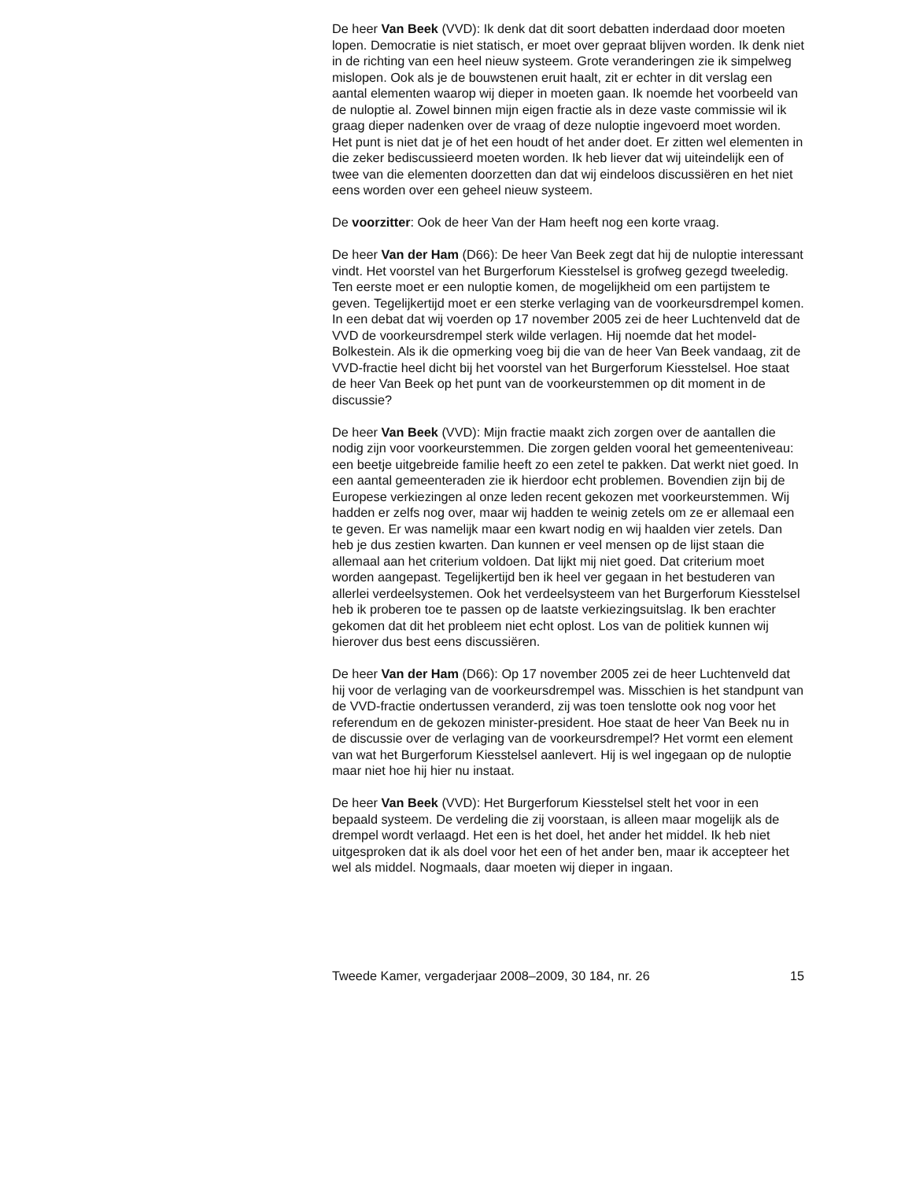De heer Van Beek (VVD): Ik denk dat dit soort debatten inderdaad door moeten lopen. Democratie is niet statisch, er moet over gepraat blijven worden. Ik denk niet in de richting van een heel nieuw systeem. Grote veranderingen zie ik simpelweg mislopen. Ook als je de bouwstenen eruit haalt, zit er echter in dit verslag een aantal elementen waarop wij dieper in moeten gaan. Ik noemde het voorbeeld van de nuloptie al. Zowel binnen mijn eigen fractie als in deze vaste commissie wil ik graag dieper nadenken over de vraag of deze nuloptie ingevoerd moet worden. Het punt is niet dat je of het een houdt of het ander doet. Er zitten wel elementen in die zeker bediscussieerd moeten worden. Ik heb liever dat wij uiteindelijk een of twee van die elementen doorzetten dan dat wij eindeloos discussiëren en het niet eens worden over een geheel nieuw systeem.
De voorzitter: Ook de heer Van der Ham heeft nog een korte vraag.
De heer Van der Ham (D66): De heer Van Beek zegt dat hij de nuloptie interessant vindt. Het voorstel van het Burgerforum Kiesstelsel is grofweg gezegd tweeledig. Ten eerste moet er een nuloptie komen, de mogelijkheid om een partijstem te geven. Tegelijkertijd moet er een sterke verlaging van de voorkeursdrempel komen. In een debat dat wij voerden op 17 november 2005 zei de heer Luchtenveld dat de VVD de voorkeursdrempel sterk wilde verlagen. Hij noemde dat het model-Bolkestein. Als ik die opmerking voeg bij die van de heer Van Beek vandaag, zit de VVD-fractie heel dicht bij het voorstel van het Burgerforum Kiesstelsel. Hoe staat de heer Van Beek op het punt van de voorkeurstemmen op dit moment in de discussie?
De heer Van Beek (VVD): Mijn fractie maakt zich zorgen over de aantallen die nodig zijn voor voorkeurstemmen. Die zorgen gelden vooral het gemeenteniveau: een beetje uitgebreide familie heeft zo een zetel te pakken. Dat werkt niet goed. In een aantal gemeenteraden zie ik hierdoor echt problemen. Bovendien zijn bij de Europese verkiezingen al onze leden recent gekozen met voorkeurstemmen. Wij hadden er zelfs nog over, maar wij hadden te weinig zetels om ze er allemaal een te geven. Er was namelijk maar een kwart nodig en wij haalden vier zetels. Dan heb je dus zestien kwarten. Dan kunnen er veel mensen op de lijst staan die allemaal aan het criterium voldoen. Dat lijkt mij niet goed. Dat criterium moet worden aangepast. Tegelijkertijd ben ik heel ver gegaan in het bestuderen van allerlei verdeelsystemen. Ook het verdeelsysteem van het Burgerforum Kiesstelsel heb ik proberen toe te passen op de laatste verkiezingsuitslag. Ik ben erachter gekomen dat dit het probleem niet echt oplost. Los van de politiek kunnen wij hierover dus best eens discussiëren.
De heer Van der Ham (D66): Op 17 november 2005 zei de heer Luchtenveld dat hij voor de verlaging van de voorkeursdrempel was. Misschien is het standpunt van de VVD-fractie ondertussen veranderd, zij was toen tenslotte ook nog voor het referendum en de gekozen minister-president. Hoe staat de heer Van Beek nu in de discussie over de verlaging van de voorkeursdrempel? Het vormt een element van wat het Burgerforum Kiesstelsel aanlevert. Hij is wel ingegaan op de nuloptie maar niet hoe hij hier nu instaat.
De heer Van Beek (VVD): Het Burgerforum Kiesstelsel stelt het voor in een bepaald systeem. De verdeling die zij voorstaan, is alleen maar mogelijk als de drempel wordt verlaagd. Het een is het doel, het ander het middel. Ik heb niet uitgesproken dat ik als doel voor het een of het ander ben, maar ik accepteer het wel als middel. Nogmaals, daar moeten wij dieper in ingaan.
Tweede Kamer, vergaderjaar 2008–2009, 30 184, nr. 26 15